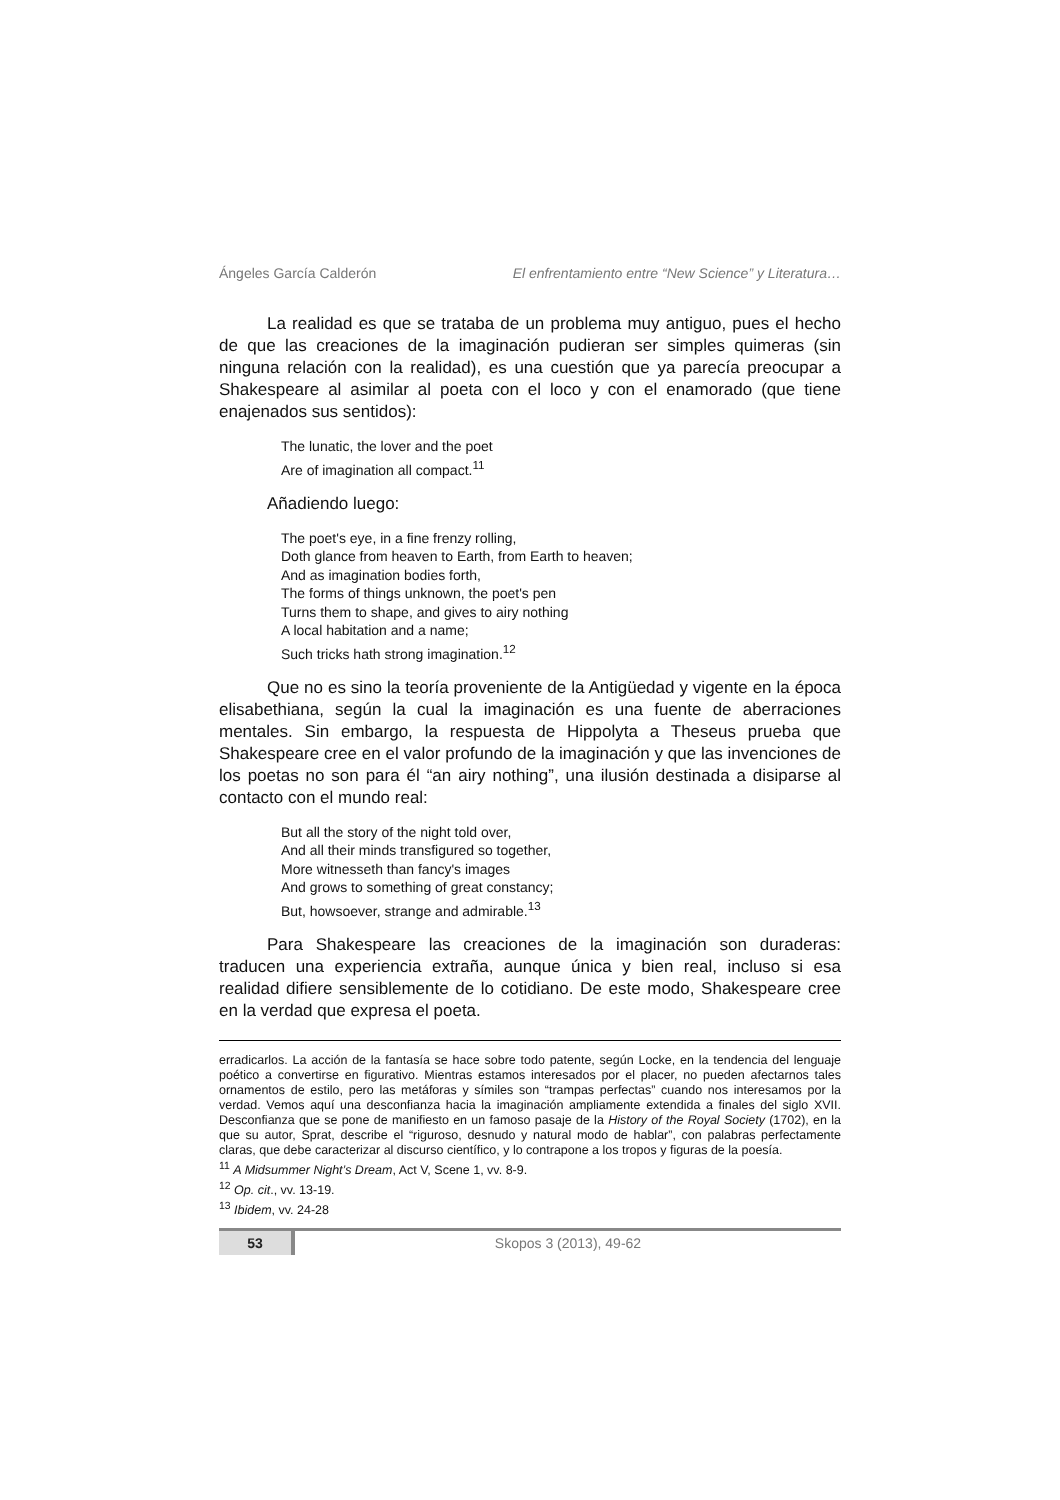Ángeles García Calderón El enfrentamiento entre “New Science” y Literatura…
La realidad es que se trataba de un problema muy antiguo, pues el hecho de que las creaciones de la imaginación pudieran ser simples quimeras (sin ninguna relación con la realidad), es una cuestión que ya parecía preocupar a Shakespeare al asimilar al poeta con el loco y con el enamorado (que tiene enajenados sus sentidos):
The lunatic, the lover and the poet
Are of imagination all compact.<sup>11</sup>
Añadiendo luego:
The poet's eye, in a fine frenzy rolling,
Doth glance from heaven to Earth, from Earth to heaven;
And as imagination bodies forth,
The forms of things unknown, the poet's pen
Turns them to shape, and gives to airy nothing
A local habitation and a name;
Such tricks hath strong imagination.<sup>12</sup>
Que no es sino la teoría proveniente de la Antigüedad y vigente en la época elisabethiana, según la cual la imaginación es una fuente de aberraciones mentales. Sin embargo, la respuesta de Hippolyta a Theseus prueba que Shakespeare cree en el valor profundo de la imaginación y que las invenciones de los poetas no son para él “an airy nothing”, una ilusión destinada a disiparse al contacto con el mundo real:
But all the story of the night told over,
And all their minds transfigured so together,
More witnesseth than fancy's images
And grows to something of great constancy;
But, howsoever, strange and admirable.<sup>13</sup>
Para Shakespeare las creaciones de la imaginación son duraderas: traducen una experiencia extraña, aunque única y bien real, incluso si esa realidad difiere sensiblemente de lo cotidiano. De este modo, Shakespeare cree en la verdad que expresa el poeta.
erradicarlos. La acción de la fantasía se hace sobre todo patente, según Locke, en la tendencia del lenguaje poético a convertirse en figurativo. Mientras estamos interesados por el placer, no pueden afectarnos tales ornamentos de estilo, pero las metáforas y símiles son “trampas perfectas” cuando nos interesamos por la verdad. Vemos aquí una desconfianza hacia la imaginación ampliamente extendida a finales del siglo XVII. Desconfianza que se pone de manifiesto en un famoso pasaje de la History of the Royal Society (1702), en la que su autor, Sprat, describe el “riguroso, desnudo y natural modo de hablar”, con palabras perfectamente claras, que debe caracterizar al discurso científico, y lo contrapone a los tropos y figuras de la poesía.
<sup>11</sup> A Midsummer Night’s Dream, Act V, Scene 1, vv. 8-9.
<sup>12</sup> Op. cit., vv. 13-19.
<sup>13</sup> Ibidem, vv. 24-28
53 Skopos 3 (2013), 49-62